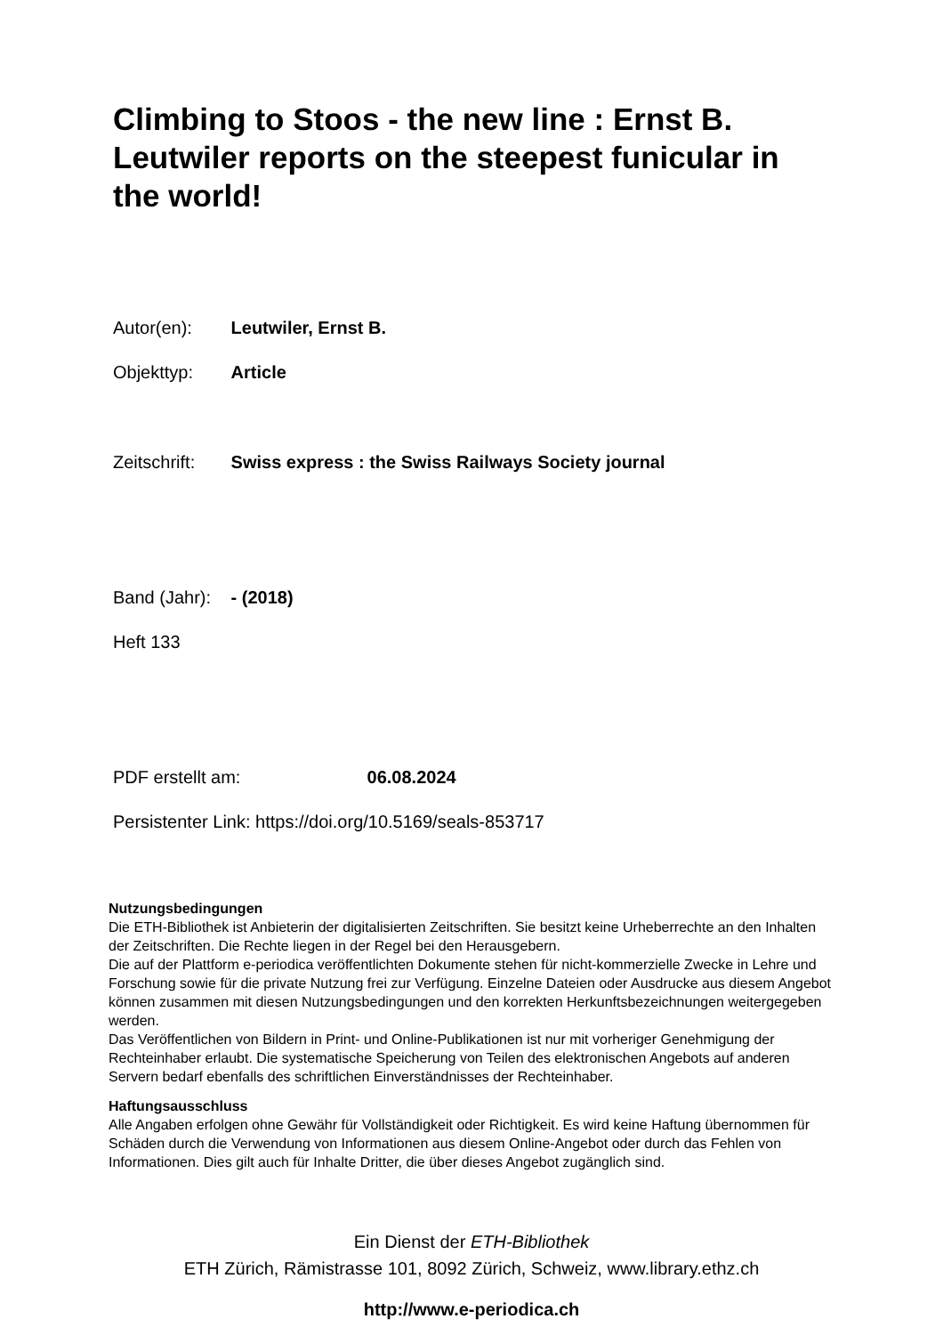Climbing to Stoos - the new line : Ernst B. Leutwiler reports on the steepest funicular in the world!
Autor(en): Leutwiler, Ernst B.
Objekttyp: Article
Zeitschrift: Swiss express : the Swiss Railways Society journal
Band (Jahr): - (2018)
Heft 133
PDF erstellt am: 06.08.2024
Persistenter Link: https://doi.org/10.5169/seals-853717
Nutzungsbedingungen
Die ETH-Bibliothek ist Anbieterin der digitalisierten Zeitschriften. Sie besitzt keine Urheberrechte an den Inhalten der Zeitschriften. Die Rechte liegen in der Regel bei den Herausgebern.
Die auf der Plattform e-periodica veröffentlichten Dokumente stehen für nicht-kommerzielle Zwecke in Lehre und Forschung sowie für die private Nutzung frei zur Verfügung. Einzelne Dateien oder Ausdrucke aus diesem Angebot können zusammen mit diesen Nutzungsbedingungen und den korrekten Herkunftsbezeichnungen weitergegeben werden.
Das Veröffentlichen von Bildern in Print- und Online-Publikationen ist nur mit vorheriger Genehmigung der Rechteinhaber erlaubt. Die systematische Speicherung von Teilen des elektronischen Angebots auf anderen Servern bedarf ebenfalls des schriftlichen Einverständnisses der Rechteinhaber.
Haftungsausschluss
Alle Angaben erfolgen ohne Gewähr für Vollständigkeit oder Richtigkeit. Es wird keine Haftung übernommen für Schäden durch die Verwendung von Informationen aus diesem Online-Angebot oder durch das Fehlen von Informationen. Dies gilt auch für Inhalte Dritter, die über dieses Angebot zugänglich sind.
Ein Dienst der ETH-Bibliothek
ETH Zürich, Rämistrasse 101, 8092 Zürich, Schweiz, www.library.ethz.ch
http://www.e-periodica.ch